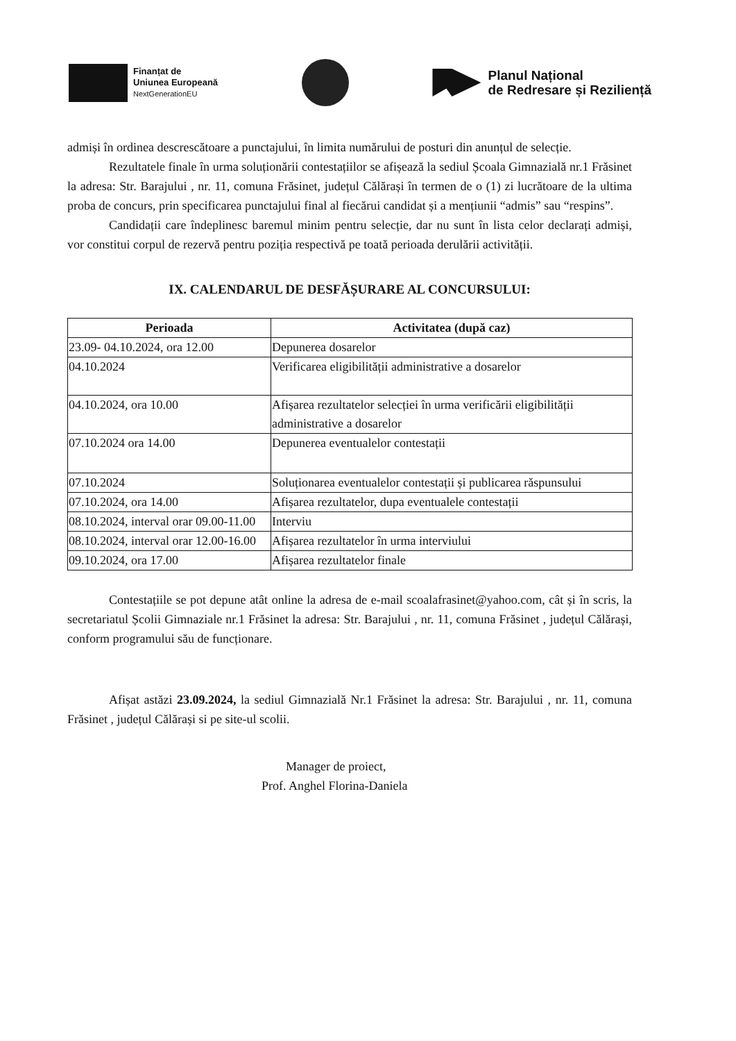Finanțat de
Uniunea Europeană
NextGenerationEU
Planul Național
de Redresare și Reziliență
admiși în ordinea descrescătoare a punctajului, în limita numărului de posturi din anunțul de selecție.
Rezultatele finale în urma soluționării contestațiilor se afișează la sediul Școala Gimnazială nr.1 Frăsinet la adresa: Str. Barajului , nr. 11, comuna Frăsinet, județul Călărași în termen de o (1) zi lucrătoare de la ultima proba de concurs, prin specificarea punctajului final al fiecărui candidat și a mențiunii “admis” sau “respins”.
Candidații care îndeplinesc baremul minim pentru selecție, dar nu sunt în lista celor declarați admiși, vor constitui corpul de rezervă pentru poziția respectivă pe toată perioada derulării activității.
IX. CALENDARUL DE DESFĂȘURARE AL CONCURSULUI:
| Perioada | Activitatea (după caz) |
| --- | --- |
| 23.09- 04.10.2024, ora 12.00 | Depunerea dosarelor |
| 04.10.2024 | Verificarea eligibilității administrative a dosarelor |
| 04.10.2024, ora 10.00 | Afișarea rezultatelor selecției în urma verificării eligibilității administrative a dosarelor |
| 07.10.2024 ora 14.00 | Depunerea eventualelor contestații |
| 07.10.2024 | Soluționarea eventualelor contestații și publicarea răspunsului |
| 07.10.2024, ora 14.00 | Afișarea rezultatelor, dupa eventualele contestații |
| 08.10.2024, interval orar 09.00-11.00 | Interviu |
| 08.10.2024, interval orar 12.00-16.00 | Afișarea rezultatelor în urma interviului |
| 09.10.2024, ora 17.00 | Afișarea rezultatelor finale |
Contestațiile se pot depune atât online la adresa de e-mail scoalafrasinet@yahoo.com, cât și în scris, la secretariatul Școlii Gimnaziale nr.1 Frăsinet la adresa: Str. Barajului , nr. 11, comuna Frăsinet , județul Călărași, conform programului său de funcționare.
Afișat astăzi 23.09.2024, la sediul Gimnazială Nr.1 Frăsinet la adresa: Str. Barajului , nr. 11, comuna Frăsinet , județul Călărași si pe site-ul scolii.
Manager de proiect,
Prof. Anghel Florina-Daniela